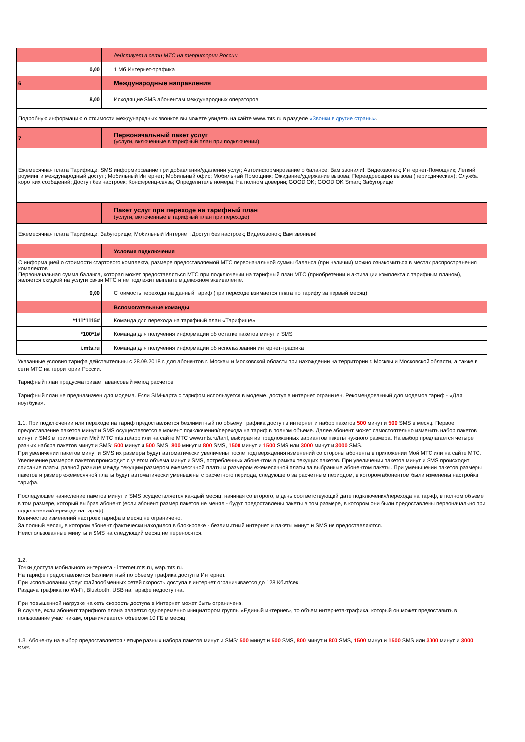| | | действует в сети МТС на территории России |
| 0,00 | | 1 Мб Интернет-трафика |
| 6 | | Международные направления |
| 8,00 | | Исходящие SMS абонентам международных операторов |
| Подробную информацию о стоимости международных звонков вы можете увидеть на сайте www.mts.ru в разделе «Звонки в другие страны» . | | |
| 7 | | Первоначальный пакет услуг (услуги, включенные в тарифный план при подключении) |
| Ежемесячная плата Тарифище; SMS информирование при добавлении/удалении услуг; Автоинформирование о балансе; Вам звонили!; Видеозвонок; Интернет-Помощник; Легкий роуминг и международный доступ; Мобильный Интернет; Мобильный офис; Мобильный Помощник; Ожидание/удержание вызова; Переадресация вызова (периодическая); Служба коротких сообщений; Доступ без настроек; Конференц-связь; Определитель номера; На полном доверии; GOOD'OK; GOOD`OK Smart; Забугорище | | |
| | | Пакет услуг при переходе на тарифный план (услуги, включенные в тарифный план при переходе) |
| Ежемесячная плата Тарифище; Забугорище; Мобильный Интернет; Доступ без настроек; Видеозвонок; Вам звонили! | | |
| | | Условия подключения |
| С информацией о стоимости стартового комплекта, размере предоставляемой МТС первоначальной суммы баланса (при наличии) можно ознакомиться в местах распространения комплектов. Первоначальная сумма баланса, которая может предоставляться МТС при подключении на тарифный план МТС (приобретении и активации комплекта с тарифным планом), является скидкой на услуги связи МТС и не подлежит выплате в денежном эквиваленте. | | |
| 0,00 | | Стоимость перехода на данный тариф (при переходе взимается плата по тарифу за первый месяц) |
| | | Вспомогательные команды |
| *111*1115# | | Команда для перехода на тарифный план «Тарифище» |
| *100*1# | | Команда для получения информации об остатке пакетов минут и SMS |
| i.mts.ru | | Команда для получения информации об использовании интернет-трафика |
Указанные условия тарифа действительны с 28.09.2018 г. для абонентов г. Москвы и Московской области при нахождении на территории г. Москвы и Московской области, а также в сети МТС на территории России.
Тарифный план предусматривает авансовый метод расчетов
Тарифный план не предназначен для модема. Если SIM-карта с тарифом используется в модеме, доступ в интернет ограничен. Рекомендованный для модемов тариф - «Для ноутбука».
1.1. При подключении или переходе на тариф предоставляется безлимитный по объему трафика доступ в интернет и набор пакетов 500 минут и 500 SMS в месяц. Первое предоставление пакетов минут и SMS осуществляется в момент подключения/перехода на тариф в полном объеме. Далее абонент может самостоятельно изменить набор пакетов минут и SMS в приложении Мой МТС mts.ru/app или на сайте МТС www.mts.ru/tarif, выбирая из предложенных вариантов пакеты нужного размера. На выбор предлагается четыре разных набора пакетов минут и SMS: 500 минут и 500 SMS, 800 минут и 800 SMS, 1500 минут и 1500 SMS или 3000 минут и 3000 SMS.
При увеличении пакетов минут и SMS их размеры будут автоматически увеличены после подтверждения изменений со стороны абонента в приложении Мой МТС или на сайте МТС. Увеличение размеров пакетов происходит с учетом объема минут и SMS, потребленных абонентом в рамках текущих пакетов. При увеличении пакетов минут и SMS происходит списание платы, равной разнице между текущим размером ежемесячной платы и размером ежемесячной платы за выбранные абонентом пакеты. При уменьшении пакетов размеры пакетов и размер ежемесячной платы будут автоматически уменьшены с расчетного периода, следующего за расчетным периодом, в котором абонентом были изменены настройки тарифа.
Последующее начисление пакетов минут и SMS осуществляется каждый месяц, начиная со второго, в день соответствующий дате подключения/перехода на тариф, в полном объеме в том размере, который выбрал абонент (если абонент размер пакетов не менял - будут предоставлены пакеты в том размере, в котором они были предоставлены первоначально при подключении/переходе на тариф).
Количество изменений настроек тарифа в месяц не ограничено.
За полный месяц, в котором абонент фактически находился в блокировке - безлимитный интернет и пакеты минут и SMS не предоставляются.
Неиспользованные минуты и SMS на следующий месяц не переносятся.
1.2.
Точки доступа мобильного интернета - internet.mts.ru, wap.mts.ru.
На тарифе предоставляется безлимитный по объему трафика доступ в Интернет.
При использовании услуг файлообменных сетей скорость доступа в интернет ограничивается до 128 Кбит/сек.
Раздача трафика по Wi-Fi, Bluetooth, USB на тарифе недоступна.
При повышенной нагрузке на сеть скорость доступа в Интернет может быть ограничена.
В случае, если абонент тарифного плана является одновременно инициатором группы «Единый интернет», то объем интернета-трафика, который он может предоставить в пользование участникам, ограничивается объемом 10 ГБ в месяц.
1.3. Абоненту на выбор предоставляется четыре разных набора пакетов минут и SMS: 500 минут и 500 SMS, 800 минут и 800 SMS, 1500 минут и 1500 SMS или 3000 минут и 3000 SMS.